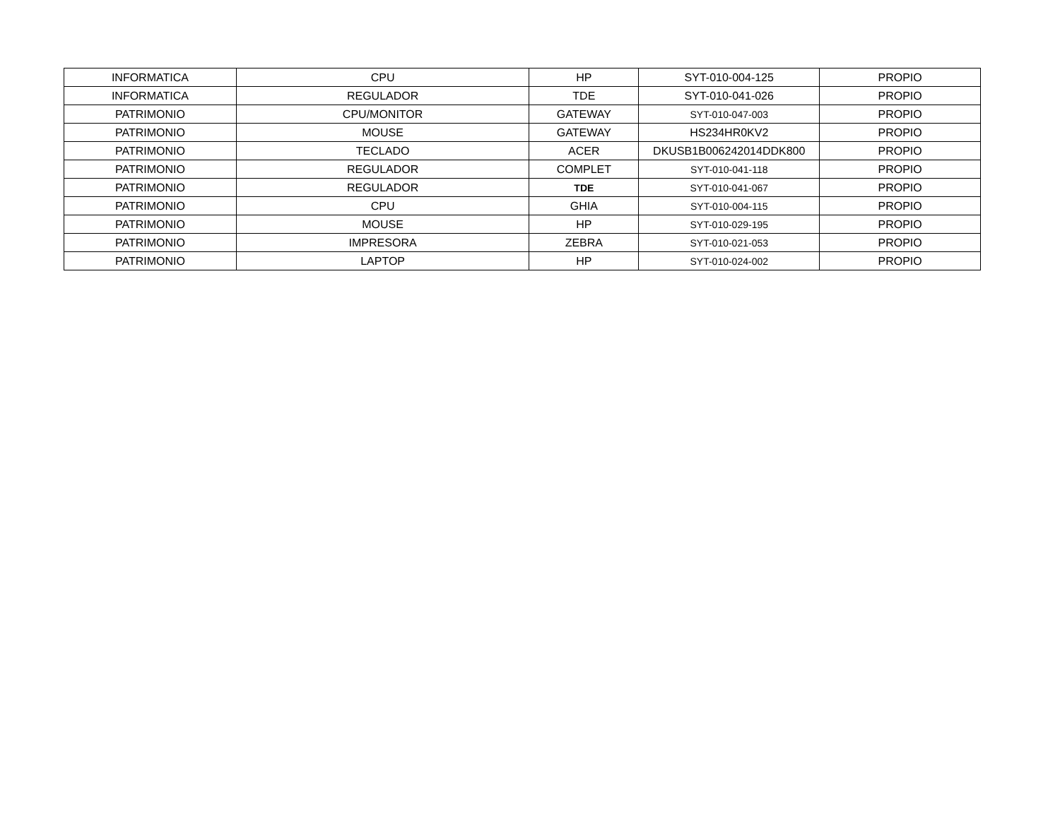| INFORMATICA | CPU | HP | SYT-010-004-125 | PROPIO |
| INFORMATICA | REGULADOR | TDE | SYT-010-041-026 | PROPIO |
| PATRIMONIO | CPU/MONITOR | GATEWAY | SYT-010-047-003 | PROPIO |
| PATRIMONIO | MOUSE | GATEWAY | HS234HR0KV2 | PROPIO |
| PATRIMONIO | TECLADO | ACER | DKUSB1B006242014DDK800 | PROPIO |
| PATRIMONIO | REGULADOR | COMPLET | SYT-010-041-118 | PROPIO |
| PATRIMONIO | REGULADOR | TDE | SYT-010-041-067 | PROPIO |
| PATRIMONIO | CPU | GHIA | SYT-010-004-115 | PROPIO |
| PATRIMONIO | MOUSE | HP | SYT-010-029-195 | PROPIO |
| PATRIMONIO | IMPRESORA | ZEBRA | SYT-010-021-053 | PROPIO |
| PATRIMONIO | LAPTOP | HP | SYT-010-024-002 | PROPIO |